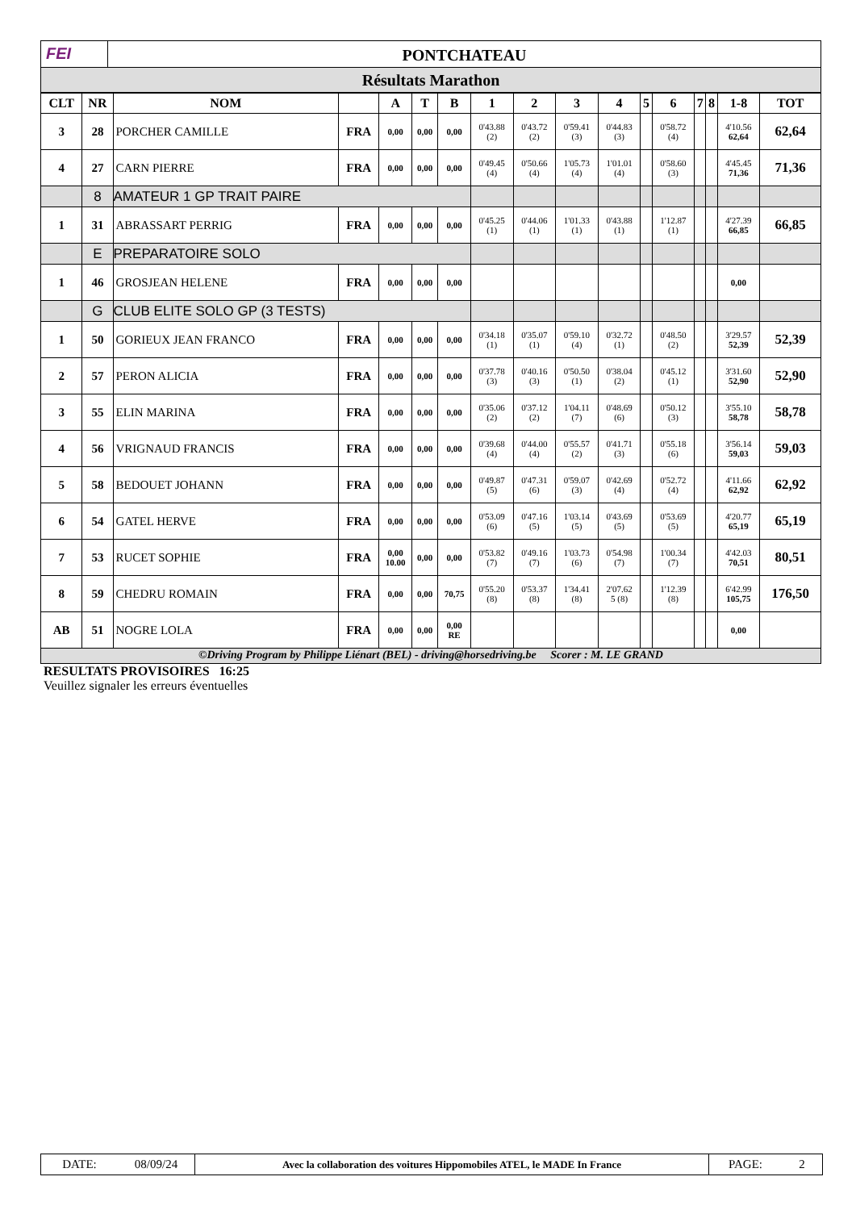FEI PONTCHATEAU
Résultats Marathon
| CLT | NR | NOM | | A | T | B | 1 | 2 | 3 | 4 | 5 | 6 | 7 | 8 | 1-8 | TOT |
| --- | --- | --- | --- | --- | --- | --- | --- | --- | --- | --- | --- | --- | --- | --- | --- | --- |
| 3 | 28 | PORCHER CAMILLE | FRA | 0,00 | 0,00 | 0,00 | 0'43.88 (2) | 0'43.72 (2) | 0'59.41 (3) | 0'44.83 (3) | | 0'58.72 (4) | | | 4'10.56 62,64 | 62,64 |
| 4 | 27 | CARN PIERRE | FRA | 0,00 | 0,00 | 0,00 | 0'49.45 (4) | 0'50.66 (4) | 1'05.73 (4) | 1'01.01 (4) | | 0'58.60 (3) | | | 4'45.45 71,36 | 71,36 |
| | 8 | AMATEUR 1 GP TRAIT PAIRE | | | | | | | | | | | | | | |
| 1 | 31 | ABRASSART PERRIG | FRA | 0,00 | 0,00 | 0,00 | 0'45.25 (1) | 0'44.06 (1) | 1'01.33 (1) | 0'43.88 (1) | | 1'12.87 (1) | | | 4'27.39 66,85 | 66,85 |
| | E | PREPARATOIRE SOLO | | | | | | | | | | | | | | |
| 1 | 46 | GROSJEAN HELENE | FRA | 0,00 | 0,00 | 0,00 | | | | | | | | | 0,00 | |
| | G | CLUB ELITE SOLO GP (3 TESTS) | | | | | | | | | | | | | | |
| 1 | 50 | GORIEUX JEAN FRANCO | FRA | 0,00 | 0,00 | 0,00 | 0'34.18 (1) | 0'35.07 (1) | 0'59.10 (4) | 0'32.72 (1) | | 0'48.50 (2) | | | 3'29.57 52,39 | 52,39 |
| 2 | 57 | PERON ALICIA | FRA | 0,00 | 0,00 | 0,00 | 0'37.78 (3) | 0'40.16 (3) | 0'50.50 (1) | 0'38.04 (2) | | 0'45.12 (1) | | | 3'31.60 52,90 | 52,90 |
| 3 | 55 | ELIN MARINA | FRA | 0,00 | 0,00 | 0,00 | 0'35.06 (2) | 0'37.12 (2) | 1'04.11 (7) | 0'48.69 (6) | | 0'50.12 (3) | | | 3'55.10 58,78 | 58,78 |
| 4 | 56 | VRIGNAUD FRANCIS | FRA | 0,00 | 0,00 | 0,00 | 0'39.68 (4) | 0'44.00 (4) | 0'55.57 (2) | 0'41.71 (3) | | 0'55.18 (6) | | | 3'56.14 59,03 | 59,03 |
| 5 | 58 | BEDOUET JOHANN | FRA | 0,00 | 0,00 | 0,00 | 0'49.87 (5) | 0'47.31 (6) | 0'59.07 (3) | 0'42.69 (4) | | 0'52.72 (4) | | | 4'11.66 62,92 | 62,92 |
| 6 | 54 | GATEL HERVE | FRA | 0,00 | 0,00 | 0,00 | 0'53.09 (6) | 0'47.16 (5) | 1'03.14 (5) | 0'43.69 (5) | | 0'53.69 (5) | | | 4'20.77 65,19 | 65,19 |
| 7 | 53 | RUCET SOPHIE | FRA | 0,00 10.00 | 0,00 | 0,00 | 0'53.82 (7) | 0'49.16 (7) | 1'03.73 (6) | 0'54.98 (7) | | 1'00.34 (7) | | | 4'42.03 70,51 | 80,51 |
| 8 | 59 | CHEDRU ROMAIN | FRA | 0,00 | 0,00 | 70,75 | 0'55.20 (8) | 0'53.37 (8) | 1'34.41 (8) | 2'07.62 5 (8) | | 1'12.39 (8) | | | 6'42.99 105,75 | 176,50 |
| AB | 51 | NOGRE LOLA | FRA | 0,00 | 0,00 | 0,00 RE | | | | | | | | | 0,00 | |
©Driving Program by Philippe Liénart (BEL) - driving@horsedriving.be Scorer : M. LE GRAND
RESULTATS PROVISOIRES 16:25
Veuillez signaler les erreurs éventuelles
DATE: 08/09/24
Avec la collaboration des voitures Hippomobiles ATEL, le MADE In France
PAGE: 2